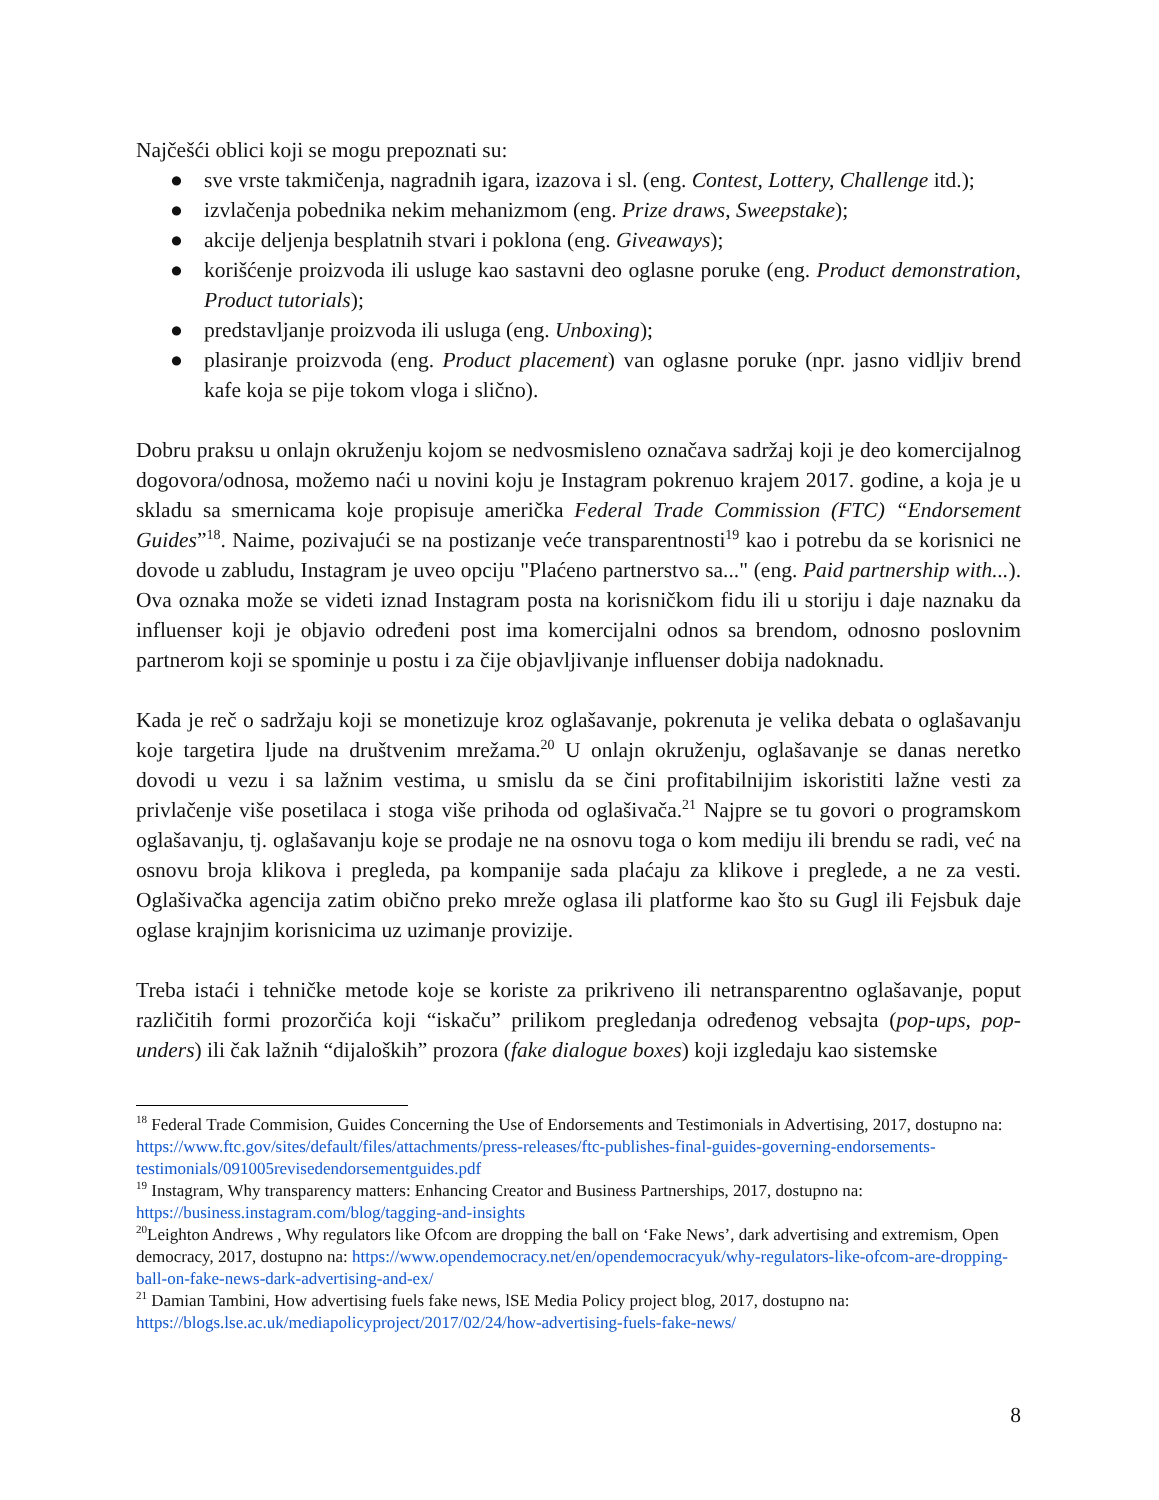Najčešći oblici koji se mogu prepoznati su:
● sve vrste takmičenja, nagradnih igara, izazova i sl. (eng. Contest, Lottery, Challenge itd.);
● izvlačenja pobednika nekim mehanizmom (eng. Prize draws, Sweepstake);
● akcije deljenja besplatnih stvari i poklona (eng. Giveaways);
● korišćenje proizvoda ili usluge kao sastavni deo oglasne poruke (eng. Product demonstration, Product tutorials);
● predstavljanje proizvoda ili usluga (eng. Unboxing);
● plasiranje proizvoda (eng. Product placement) van oglasne poruke (npr. jasno vidljiv brend kafe koja se pije tokom vloga i slično).
Dobru praksu u onlajn okruženju kojom se nedvosmisleno označava sadržaj koji je deo komercijalnog dogovora/odnosa, možemo naći u novini koju je Instagram pokrenuo krajem 2017. godine, a koja je u skladu sa smernicama koje propisuje američka Federal Trade Commission (FTC) “Endorsement Guides”<sup>18</sup>. Naime, pozivajući se na postizanje veće transparentnosti<sup>19</sup> kao i potrebu da se korisnici ne dovode u zabludu, Instagram je uveo opciju "Plaćeno partnerstvo sa..." (eng. Paid partnership with...). Ova oznaka može se videti iznad Instagram posta na korisničkom fidu ili u storiju i daje naznaku da influenser koji je objavio određeni post ima komercijalni odnos sa brendom, odnosno poslovnim partnerom koji se spominje u postu i za čije objavljivanje influenser dobija nadoknadu.
Kada je reč o sadržaju koji se monetizuje kroz oglašavanje, pokrenuta je velika debata o oglašavanju koje targetira ljude na društvenim mrežama.<sup>20</sup> U onlajn okruženju, oglašavanje se danas neretko dovodi u vezu i sa lažnim vestima, u smislu da se čini profitabilnijim iskoristiti lažne vesti za privlačenje više posetilaca i stoga više prihoda od oglašivača.<sup>21</sup> Najpre se tu govori o programskom oglašavanju, tj. oglašavanju koje se prodaje ne na osnovu toga o kom mediju ili brendu se radi, već na osnovu broja klikova i pregleda, pa kompanije sada plaćaju za klikove i preglede, a ne za vesti. Oglašivačka agencija zatim obično preko mreže oglasa ili platforme kao što su Gugl ili Fejsbuk daje oglase krajnjim korisnicima uz uzimanje provizije.
Treba istaći i tehničke metode koje se koriste za prikriveno ili netransparentno oglašavanje, poput različitih formi prozorčića koji “iskaču” prilikom pregledanja određenog vebsajta (pop-ups, pop-unders) ili čak lažnih “dijaloških” prozora (fake dialogue boxes) koji izgledaju kao sistemske
<sup>18</sup> Federal Trade Commision, Guides Concerning the Use of Endorsements and Testimonials in Advertising, 2017, dostupno na: https://www.ftc.gov/sites/default/files/attachments/press-releases/ftc-publishes-final-guides-governing-endorsements-testimonials/091005revisedendorsementguides.pdf
<sup>19</sup> Instagram, Why transparency matters: Enhancing Creator and Business Partnerships, 2017, dostupno na: https://business.instagram.com/blog/tagging-and-insights
<sup>20</sup> Leighton Andrews , Why regulators like Ofcom are dropping the ball on ‘Fake News’, dark advertising and extremism, Open democracy, 2017, dostupno na: https://www.opendemocracy.net/en/opendemocracyuk/why-regulators-like-ofcom-are-dropping-ball-on-fake-news-dark-advertising-and-ex/
<sup>21</sup> Damian Tambini, How advertising fuels fake news, lSE Media Policy project blog, 2017, dostupno na: https://blogs.lse.ac.uk/mediapolicyproject/2017/02/24/how-advertising-fuels-fake-news/
8